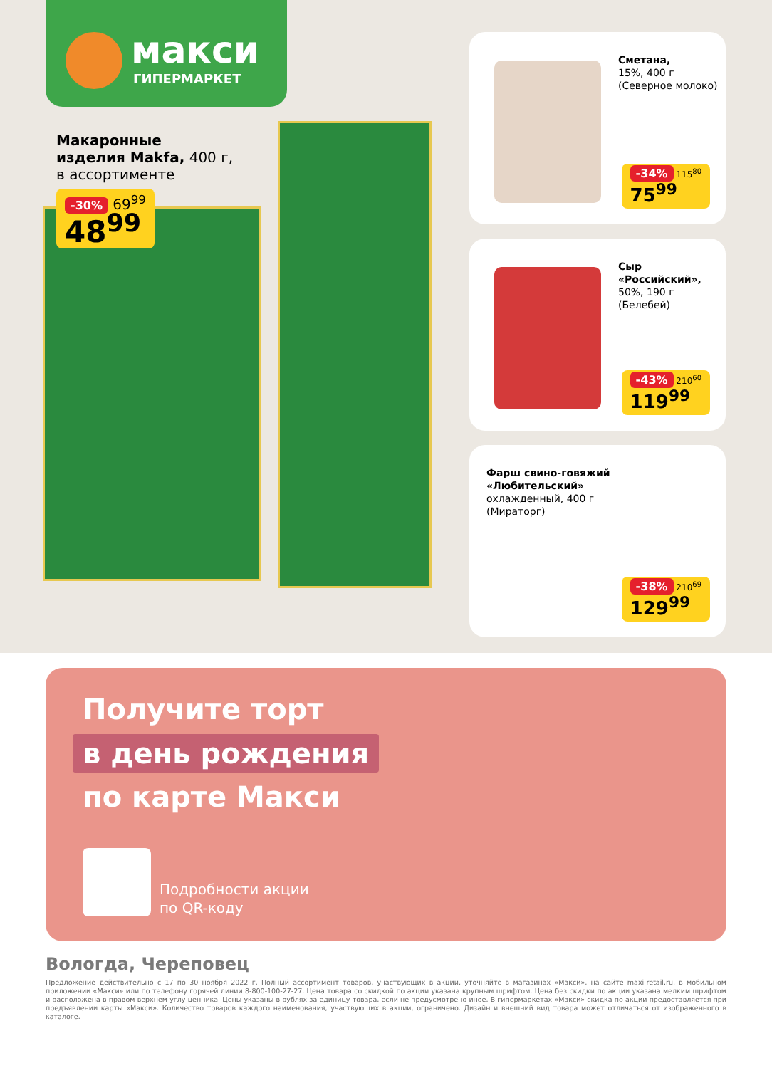макси
ГИПЕРМАРКЕТ
Макаронные
изделия Makfa, 400 г,
в ассортименте
-30% 69<sup>99</sup>
48<sup>99</sup>
Сметана,
15%, 400 г
(Северное молоко)
-34% 115<sup>80</sup>
75<sup>99</sup>
Сыр
«Российский»,
50%, 190 г
(Белебей)
-43% 210<sup>60</sup>
119<sup>99</sup>
Фарш свино-говяжий
«Любительский»
охлажденный, 400 г
(Мираторг)
-38% 210<sup>69</sup>
129<sup>99</sup>
Получите торт
в день рождения
по карте Макси
Подробности акции
по QR-коду
Вологда, Череповец
Предложение действительно с 17 по 30 ноября 2022 г. Полный ассортимент товаров, участвующих в акции, уточняйте в магазинах «Макси», на сайте maxi-retail.ru, в мобильном приложении «Макси» или по телефону горячей линии 8-800-100-27-27. Цена товара со скидкой по акции указана крупным шрифтом. Цена без скидки по акции указана мелким шрифтом и расположена в правом верхнем углу ценника. Цены указаны в рублях за единицу товара, если не предусмотрено иное. В гипермаркетах «Макси» скидка по акции предоставляется при предъявлении карты «Макси». Количество товаров каждого наименования, участвующих в акции, ограничено. Дизайн и внешний вид товара может отличаться от изображенного в каталоге.